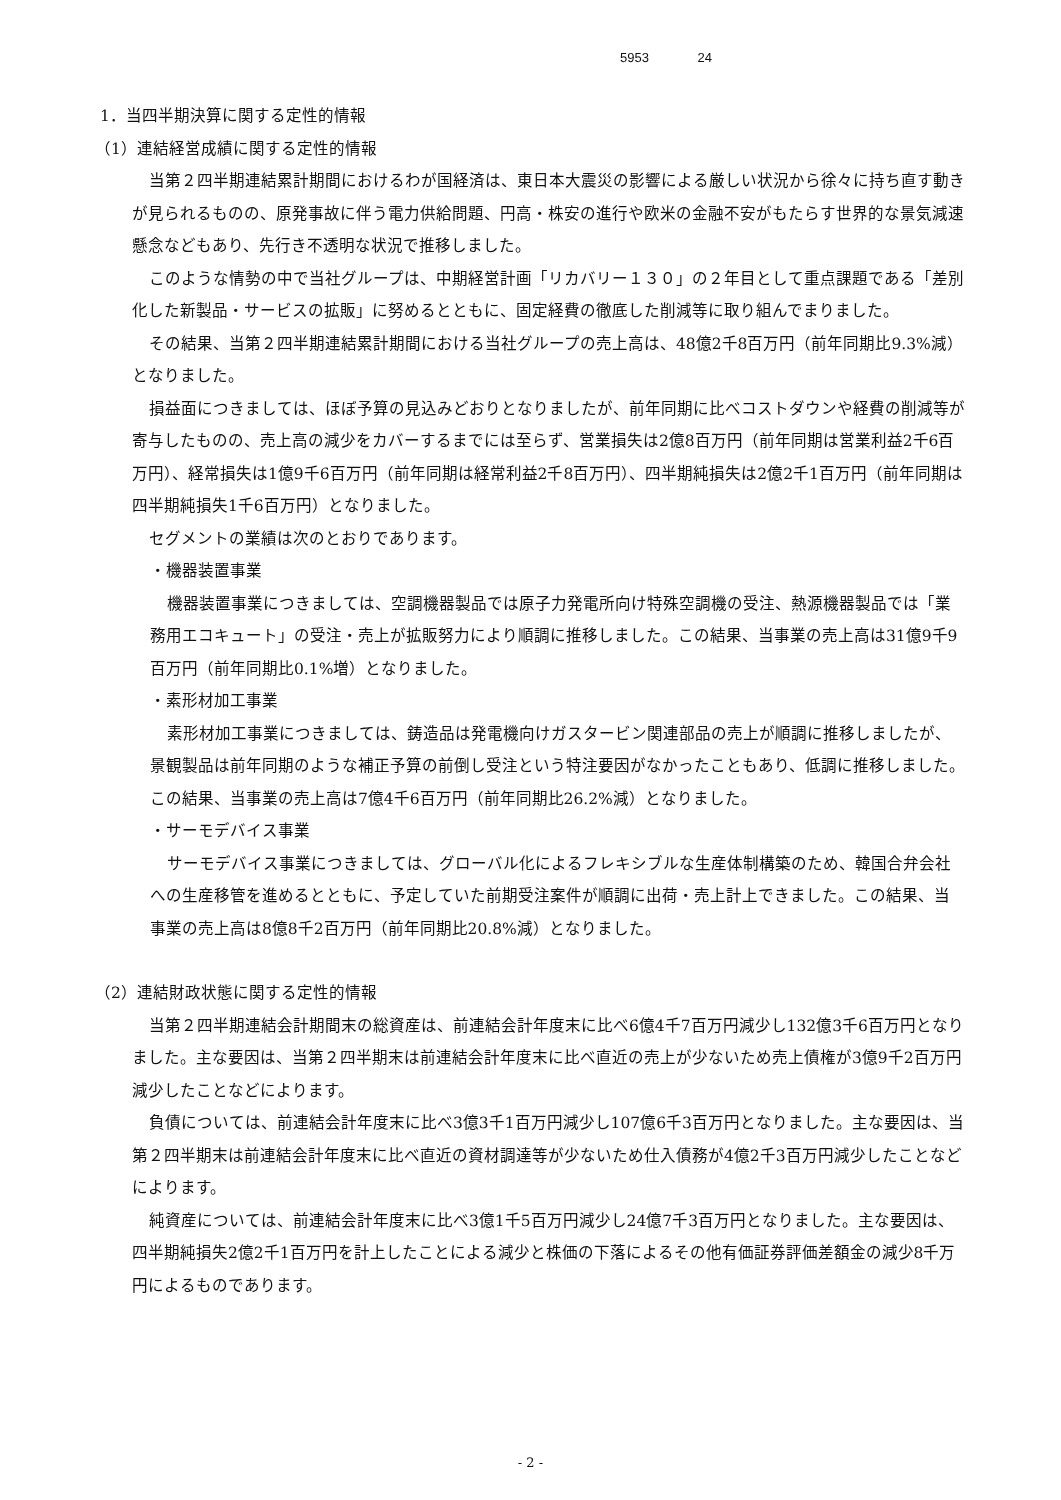5953 24
1．当四半期決算に関する定性的情報
（1）連結経営成績に関する定性的情報
当第２四半期連結累計期間におけるわが国経済は、東日本大震災の影響による厳しい状況から徐々に持ち直す動きが見られるものの、原発事故に伴う電力供給問題、円高・株安の進行や欧米の金融不安がもたらす世界的な景気減速懸念などもあり、先行き不透明な状況で推移しました。
このような情勢の中で当社グループは、中期経営計画「リカバリー１３０」の２年目として重点課題である「差別化した新製品・サービスの拡販」に努めるとともに、固定経費の徹底した削減等に取り組んでまりました。
その結果、当第２四半期連結累計期間における当社グループの売上高は、48億2千8百万円（前年同期比9.3%減）となりました。
損益面につきましては、ほぼ予算の見込みどおりとなりましたが、前年同期に比べコストダウンや経費の削減等が寄与したものの、売上高の減少をカバーするまでには至らず、営業損失は2億8百万円（前年同期は営業利益2千6百万円）、経常損失は1億9千6百万円（前年同期は経常利益2千8百万円）、四半期純損失は2億2千1百万円（前年同期は四半期純損失1千6百万円）となりました。
セグメントの業績は次のとおりであります。
・機器装置事業
機器装置事業につきましては、空調機器製品では原子力発電所向け特殊空調機の受注、熱源機器製品では「業務用エコキュート」の受注・売上が拡販努力により順調に推移しました。この結果、当事業の売上高は31億9千9百万円（前年同期比0.1%増）となりました。
・素形材加工事業
素形材加工事業につきましては、鋳造品は発電機向けガスタービン関連部品の売上が順調に推移しましたが、景観製品は前年同期のような補正予算の前倒し受注という特注要因がなかったこともあり、低調に推移しました。この結果、当事業の売上高は7億4千6百万円（前年同期比26.2%減）となりました。
・サーモデバイス事業
サーモデバイス事業につきましては、グローバル化によるフレキシブルな生産体制構築のため、韓国合弁会社への生産移管を進めるとともに、予定していた前期受注案件が順調に出荷・売上計上できました。この結果、当事業の売上高は8億8千2百万円（前年同期比20.8%減）となりました。
（2）連結財政状態に関する定性的情報
当第２四半期連結会計期間末の総資産は、前連結会計年度末に比べ6億4千7百万円減少し132億3千6百万円となりました。主な要因は、当第２四半期末は前連結会計年度末に比べ直近の売上が少ないため売上債権が3億9千2百万円減少したことなどによります。
負債については、前連結会計年度末に比べ3億3千1百万円減少し107億6千3百万円となりました。主な要因は、当第２四半期末は前連結会計年度末に比べ直近の資材調達等が少ないため仕入債務が4億2千3百万円減少したことなどによります。
純資産については、前連結会計年度末に比べ3億1千5百万円減少し24億7千3百万円となりました。主な要因は、四半期純損失2億2千1百万円を計上したことによる減少と株価の下落によるその他有価証券評価差額金の減少8千万円によるものであります。
- 2 -